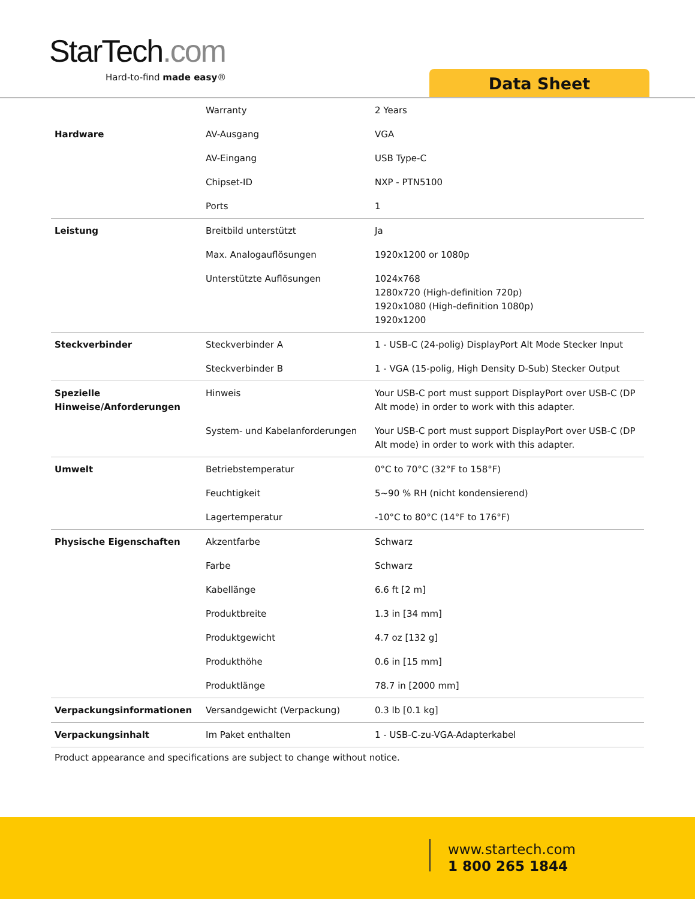StarTech.com
Hard-to-find made easy® Data Sheet
| | Warranty | 2 Years |
| Hardware | AV-Ausgang | VGA |
| | AV-Eingang | USB Type-C |
| | Chipset-ID | NXP - PTN5100 |
| | Ports | 1 |
| Leistung | Breitbild unterstützt | Ja |
| | Max. Analogauflösungen | 1920x1200 or 1080p |
| | Unterstützte Auflösungen | 1024x768 1280x720 (High-definition 720p) 1920x1080 (High-definition 1080p) 1920x1200 |
| Steckverbinder | Steckverbinder A | 1 - USB-C (24-polig) DisplayPort Alt Mode Stecker Input |
| | Steckverbinder B | 1 - VGA (15-polig, High Density D-Sub) Stecker Output |
| Spezielle Hinweise/Anforderungen | Hinweis | Your USB-C port must support DisplayPort over USB-C (DP Alt mode) in order to work with this adapter. |
| | System- und Kabelanforderungen | Your USB-C port must support DisplayPort over USB-C (DP Alt mode) in order to work with this adapter. |
| Umwelt | Betriebstemperatur | 0°C to 70°C (32°F to 158°F) |
| | Feuchtigkeit | 5~90 % RH (nicht kondensierend) |
| | Lagertemperatur | -10°C to 80°C (14°F to 176°F) |
| Physische Eigenschaften | Akzentfarbe | Schwarz |
| | Farbe | Schwarz |
| | Kabellänge | 6.6 ft [2 m] |
| | Produktbreite | 1.3 in [34 mm] |
| | Produktgewicht | 4.7 oz [132 g] |
| | Produkthöhe | 0.6 in [15 mm] |
| | Produktlänge | 78.7 in [2000 mm] |
| Verpackungsinformationen | Versandgewicht (Verpackung) | 0.3 lb [0.1 kg] |
| Verpackungsinhalt | Im Paket enthalten | 1 - USB-C-zu-VGA-Adapterkabel |
Product appearance and specifications are subject to change without notice.
www.startech.com
1 800 265 1844